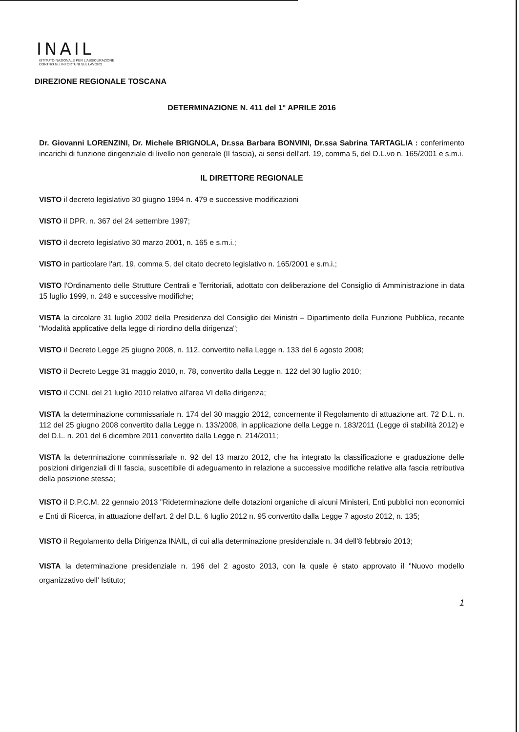INAIL
ISTITUTO NAZIONALE PER L'ASSICURAZIONE
CONTRO GLI INFORTUNI SUL LAVORO
DIREZIONE REGIONALE TOSCANA
DETERMINAZIONE N. 411 del 1° APRILE 2016
Dr. Giovanni LORENZINI, Dr. Michele BRIGNOLA, Dr.ssa Barbara BONVINI, Dr.ssa Sabrina TARTAGLIA : conferimento incarichi di funzione dirigenziale di livello non generale (II fascia), ai sensi dell'art. 19, comma 5, del D.L.vo n. 165/2001 e s.m.i.
IL DIRETTORE REGIONALE
VISTO il decreto legislativo 30 giugno 1994 n. 479 e successive modificazioni
VISTO il DPR. n. 367 del 24 settembre 1997;
VISTO il decreto legislativo 30 marzo 2001, n. 165 e s.m.i.;
VISTO in particolare l'art. 19, comma 5, del citato decreto legislativo n. 165/2001 e s.m.i.;
VISTO l'Ordinamento delle Strutture Centrali e Territoriali, adottato con deliberazione del Consiglio di Amministrazione in data 15 luglio 1999, n. 248 e successive modifiche;
VISTA la circolare 31 luglio 2002 della Presidenza del Consiglio dei Ministri – Dipartimento della Funzione Pubblica, recante "Modalità applicative della legge di riordino della dirigenza";
VISTO il Decreto Legge 25 giugno 2008, n. 112, convertito nella Legge n. 133 del 6 agosto 2008;
VISTO il Decreto Legge 31 maggio 2010, n. 78, convertito dalla Legge n. 122 del 30 luglio 2010;
VISTO il CCNL del 21 luglio 2010 relativo all'area VI della dirigenza;
VISTA la determinazione commissariale n. 174 del 30 maggio 2012, concernente il Regolamento di attuazione art. 72 D.L. n. 112 del 25 giugno 2008 convertito dalla Legge n. 133/2008, in applicazione della Legge n. 183/2011 (Legge di stabilità 2012) e del D.L. n. 201 del 6 dicembre 2011 convertito dalla Legge n. 214/2011;
VISTA la determinazione commissariale n. 92 del 13 marzo 2012, che ha integrato la classificazione e graduazione delle posizioni dirigenziali di II fascia, suscettibile di adeguamento in relazione a successive modifiche relative alla fascia retributiva della posizione stessa;
VISTO il D.P.C.M. 22 gennaio 2013 "Rideterminazione delle dotazioni organiche di alcuni Ministeri, Enti pubblici non economici e Enti di Ricerca, in attuazione dell'art. 2 del D.L. 6 luglio 2012 n. 95 convertito dalla Legge 7 agosto 2012, n. 135;
VISTO il Regolamento della Dirigenza INAIL, di cui alla determinazione presidenziale n. 34 dell'8 febbraio 2013;
VISTA la determinazione presidenziale n. 196 del 2 agosto 2013, con la quale è stato approvato il "Nuovo modello organizzativo dell' Istituto;
1